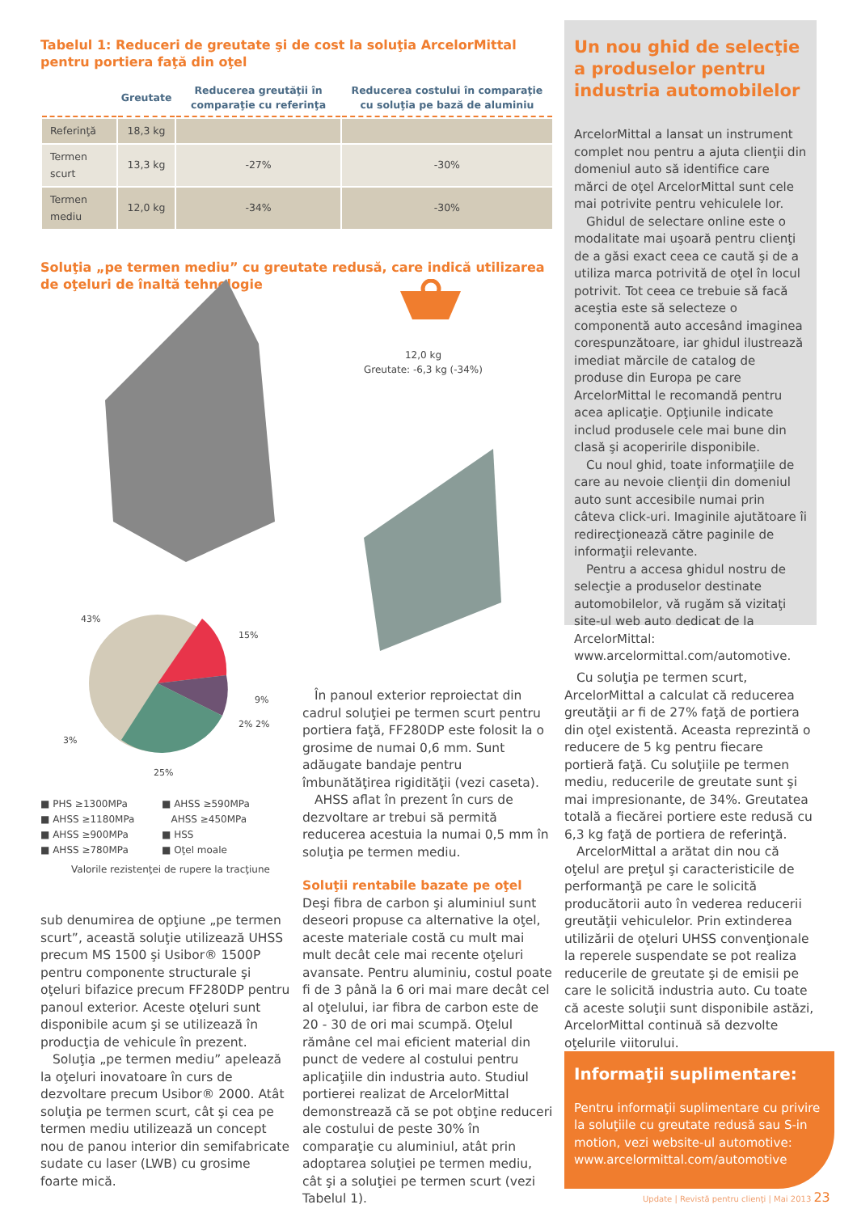Tabelul 1: Reduceri de greutate şi de cost la soluţia ArcelorMittal pentru portiera faţă din oţel
| | Greutate | Reducerea greutăţii în comparaţie cu referinţa | Reducerea costului în comparaţie cu soluţia pe bază de aluminiu |
| --- | --- | --- | --- |
| Referinţă | 18,3 kg | | |
| Termen scurt | 13,3 kg | -27% | -30% |
| Termen mediu | 12,0 kg | -34% | -30% |
Soluţia „pe termen mediu” cu greutate redusă, care indică utilizarea de oţeluri de înaltă tehnologie
12,0 kg
Greutate: -6,3 kg (-34%)
43%
15%
9%
2% 2%
3%
25%
■ PHS ≥1300MPa
■ AHSS ≥1180MPa
■ AHSS ≥900MPa
■ AHSS ≥780MPa
■ AHSS ≥590MPa
AHSS ≥450MPa
■ HSS
■ Oţel moale
Valorile rezistenţei de rupere la tracţiune
Un nou ghid de selecţie a produselor pentru industria automobilelor
ArcelorMittal a lansat un instrument complet nou pentru a ajuta clienţii din domeniul auto să identifice care mărci de oţel ArcelorMittal sunt cele mai potrivite pentru vehiculele lor.
Ghidul de selectare online este o modalitate mai uşoară pentru clienţi de a găsi exact ceea ce caută şi de a utiliza marca potrivită de oţel în locul potrivit. Tot ceea ce trebuie să facă aceştia este să selecteze o componentă auto accesând imaginea corespunzătoare, iar ghidul ilustrează imediat mărcile de catalog de produse din Europa pe care ArcelorMittal le recomandă pentru acea aplicaţie. Opţiunile indicate includ produsele cele mai bune din clasă şi acoperirile disponibile.
Cu noul ghid, toate informaţiile de care au nevoie clienţii din domeniul auto sunt accesibile numai prin câteva click-uri. Imaginile ajutătoare îi redirecţionează către paginile de informaţii relevante.
Pentru a accesa ghidul nostru de selecţie a produselor destinate automobilelor, vă rugăm să vizitaţi site-ul web auto dedicat de la ArcelorMittal: www.arcelormittal.com/automotive.
sub denumirea de opţiune „pe termen scurt”, această soluţie utilizează UHSS precum MS 1500 şi Usibor® 1500P pentru componente structurale şi oţeluri bifazice precum FF280DP pentru panoul exterior. Aceste oţeluri sunt disponibile acum şi se utilizează în producţia de vehicule în prezent.
Soluţia „pe termen mediu” apelează la oţeluri inovatoare în curs de dezvoltare precum Usibor® 2000. Atât soluţia pe termen scurt, cât şi cea pe termen mediu utilizează un concept nou de panou interior din semifabricate sudate cu laser (LWB) cu grosime foarte mică.
În panoul exterior reproiectat din cadrul soluţiei pe termen scurt pentru portiera faţă, FF280DP este folosit la o grosime de numai 0,6 mm. Sunt adăugate bandaje pentru îmbunătăţirea rigidităţii (vezi caseta).
AHSS aflat în prezent în curs de dezvoltare ar trebui să permită reducerea acestuia la numai 0,5 mm în soluţia pe termen mediu.
Soluţii rentabile bazate pe oţel
Deşi fibra de carbon şi aluminiul sunt deseori propuse ca alternative la oţel, aceste materiale costă cu mult mai mult decât cele mai recente oţeluri avansate. Pentru aluminiu, costul poate fi de 3 până la 6 ori mai mare decât cel al oţelului, iar fibra de carbon este de 20 - 30 de ori mai scumpă. Oţelul rămâne cel mai eficient material din punct de vedere al costului pentru aplicaţiile din industria auto. Studiul portierei realizat de ArcelorMittal demonstrează că se pot obţine reduceri ale costului de peste 30% în comparaţie cu aluminiul, atât prin adoptarea soluţiei pe termen mediu, cât şi a soluţiei pe termen scurt (vezi Tabelul 1).
Cu soluţia pe termen scurt, ArcelorMittal a calculat că reducerea greutăţii ar fi de 27% faţă de portiera din oţel existentă. Aceasta reprezintă o reducere de 5 kg pentru fiecare portieră faţă. Cu soluţiile pe termen mediu, reducerile de greutate sunt şi mai impresionante, de 34%. Greutatea totală a fiecărei portiere este redusă cu 6,3 kg faţă de portiera de referinţă.
ArcelorMittal a arătat din nou că oţelul are preţul şi caracteristicile de performanţă pe care le solicită producătorii auto în vederea reducerii greutăţii vehiculelor. Prin extinderea utilizării de oţeluri UHSS convenţionale la reperele suspendate se pot realiza reducerile de greutate şi de emisii pe care le solicită industria auto. Cu toate că aceste soluţii sunt disponibile astăzi, ArcelorMittal continuă să dezvolte oţelurile viitorului.
■
Informaţii suplimentare:
Pentru informaţii suplimentare cu privire la soluţiile cu greutate redusă sau S-in motion, vezi website-ul automotive: www.arcelormittal.com/automotive
Update | Revistă pentru clienţi | Mai 2013 23